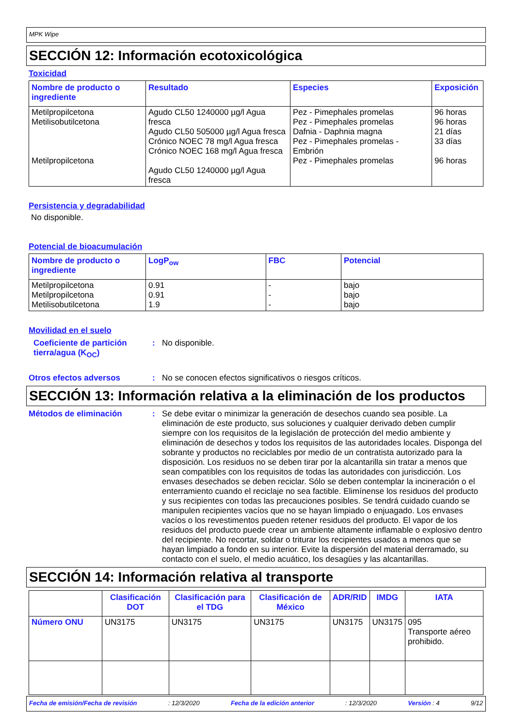MPK Wipe
SECCIÓN 12: Información ecotoxicológica
Toxicidad
| Nombre de producto o ingrediente | Resultado | Especies | Exposición |
| --- | --- | --- | --- |
| Metilpropilcetona Metilisobutilcetona Metilpropilcetona | Agudo CL50 1240000 µg/l Agua fresca Agudo CL50 505000 µg/l Agua fresca Crónico NOEC 78 mg/l Agua fresca Crónico NOEC 168 mg/l Agua fresca Agudo CL50 1240000 µg/l Agua fresca | Pez - Pimephales promelas Pez - Pimephales promelas Dafnia - Daphnia magna Pez - Pimephales promelas - Embrión Pez - Pimephales promelas | 96 horas 96 horas 21 días 33 días 96 horas |
Persistencia y degradabilidad
No disponible.
Potencial de bioacumulación
| Nombre de producto o ingrediente | LogP<sub>ow</sub> | FBC | Potencial |
| --- | --- | --- | --- |
| Metilpropilcetona Metilpropilcetona Metilisobutilcetona | 0.91 0.91 1.9 | - - - | bajo bajo bajo |
Movilidad en el suelo
Coeficiente de partición tierra/agua (K<sub>OC</sub>)
: No disponible.
Otros efectos adversos : No se conocen efectos significativos o riesgos críticos.
SECCIÓN 13: Información relativa a la eliminación de los productos
Métodos de eliminación :
Se debe evitar o minimizar la generación de desechos cuando sea posible. La eliminación de este producto, sus soluciones y cualquier derivado deben cumplir siempre con los requisitos de la legislación de protección del medio ambiente y eliminación de desechos y todos los requisitos de las autoridades locales. Disponga del sobrante y productos no reciclables por medio de un contratista autorizado para la disposición. Los residuos no se deben tirar por la alcantarilla sin tratar a menos que sean compatibles con los requisitos de todas las autoridades con jurisdicción. Los envases desechados se deben reciclar. Sólo se deben contemplar la incineración o el enterramiento cuando el reciclaje no sea factible. Elimínense los residuos del producto y sus recipientes con todas las precauciones posibles. Se tendrá cuidado cuando se manipulen recipientes vacíos que no se hayan limpiado o enjuagado. Los envases vacíos o los revestimentos pueden retener residuos del producto. El vapor de los residuos del producto puede crear un ambiente altamente inflamable o explosivo dentro del recipiente. No recortar, soldar o triturar los recipientes usados a menos que se hayan limpiado a fondo en su interior. Evite la dispersión del material derramado, su contacto con el suelo, el medio acuático, los desagües y las alcantarillas.
SECCIÓN 14: Información relativa al transporte
| | Clasificación DOT | Clasificación para el TDG | Clasificación de México | ADR/RID | IMDG | IATA |
| --- | --- | --- | --- | --- | --- | --- |
| Número ONU | UN3175 | UN3175 | UN3175 | UN3175 | UN3175 | 095 Transporte aéreo prohibido. |
Fecha de emisión/Fecha de revisión: 12/3/2020 Fecha de la edición anterior: 12/3/2020 Versión : 4 9/12